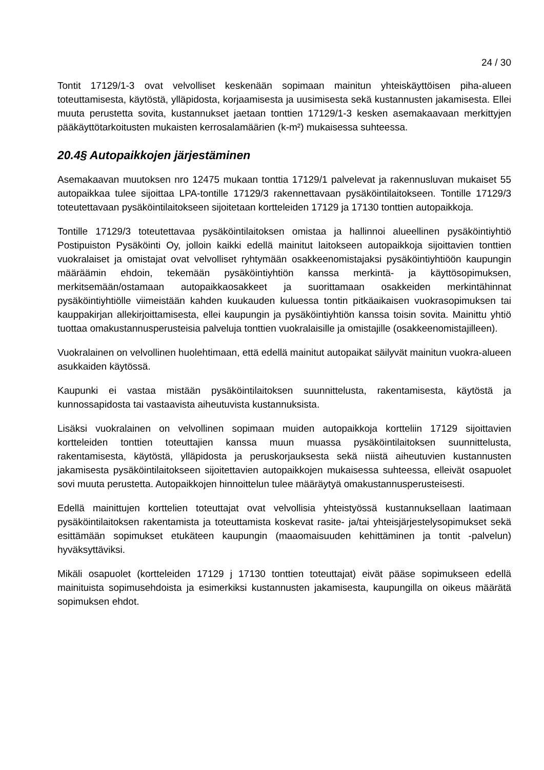24 / 30
Tontit 17129/1-3 ovat velvolliset keskenään sopimaan mainitun yhteiskäyttöisen piha-alueen toteuttamisesta, käytöstä, ylläpidosta, korjaamisesta ja uusimisesta sekä kustannusten jakamisesta. Ellei muuta perustetta sovita, kustannukset jaetaan tonttien 17129/1-3 kesken asemakaavaan merkittyjen pääkäyttötarkoitusten mukaisten kerrosalamäärien (k-m²) mukaisessa suhteessa.
20.4§ Autopaikkojen järjestäminen
Asemakaavan muutoksen nro 12475 mukaan tonttia 17129/1 palvelevat ja rakennusluvan mukaiset 55 autopaikkaa tulee sijoittaa LPA-tontille 17129/3 rakennettavaan pysäköintilaitokseen. Tontille 17129/3 toteutettavaan pysäköintilaitokseen sijoitetaan kortteleiden 17129 ja 17130 tonttien autopaikkoja.
Tontille 17129/3 toteutettavaa pysäköintilaitoksen omistaa ja hallinnoi alueellinen pysäköintiyhtiö Postipuiston Pysäköinti Oy, jolloin kaikki edellä mainitut laitokseen autopaikkoja sijoittavien tonttien vuokralaiset ja omistajat ovat velvolliset ryhtymään osakkeenomistajaksi pysäköintiyhtiöön kaupungin määräämin ehdoin, tekemään pysäköintiyhtiön kanssa merkintä- ja käyttösopimuksen, merkitsemään/ostamaan autopaikkaosakkeet ja suorittamaan osakkeiden merkintähinnat pysäköintiyhtiölle viimeistään kahden kuukauden kuluessa tontin pitkäaikaisen vuokrasopimuksen tai kauppakirjan allekirjoittamisesta, ellei kaupungin ja pysäköintiyhtiön kanssa toisin sovita. Mainittu yhtiö tuottaa omakustannusperusteisia palveluja tonttien vuokralaisille ja omistajille (osakkeenomistajilleen).
Vuokralainen on velvollinen huolehtimaan, että edellä mainitut autopaikat säilyvät mainitun vuokra-alueen asukkaiden käytössä.
Kaupunki ei vastaa mistään pysäköintilaitoksen suunnittelusta, rakentamisesta, käytöstä ja kunnossapidosta tai vastaavista aiheutuvista kustannuksista.
Lisäksi vuokralainen on velvollinen sopimaan muiden autopaikkoja kortteliin 17129 sijoittavien kortteleiden tonttien toteuttajien kanssa muun muassa pysäköintilaitoksen suunnittelusta, rakentamisesta, käytöstä, ylläpidosta ja peruskorjauksesta sekä niistä aiheutuvien kustannusten jakamisesta pysäköintilaitokseen sijoitettavien autopaikkojen mukaisessa suhteessa, elleivät osapuolet sovi muuta perustetta. Autopaikkojen hinnoittelun tulee määräytyä omakustannusperusteisesti.
Edellä mainittujen korttelien toteuttajat ovat velvollisia yhteistyössä kustannuksellaan laatimaan pysäköintilaitoksen rakentamista ja toteuttamista koskevat rasite- ja/tai yhteisjärjestelysopimukset sekä esittämään sopimukset etukäteen kaupungin (maaomaisuuden kehittäminen ja tontit -palvelun) hyväksyttäviksi.
Mikäli osapuolet (kortteleiden 17129 j 17130 tonttien toteuttajat) eivät pääse sopimukseen edellä mainituista sopimusehdoista ja esimerkiksi kustannusten jakamisesta, kaupungilla on oikeus määrätä sopimuksen ehdot.